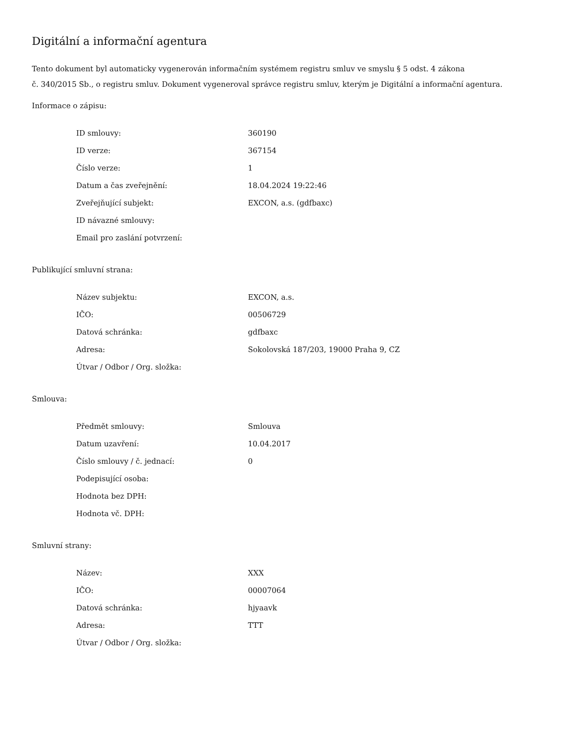Digitální a informační agentura
Tento dokument byl automaticky vygenerován informačním systémem registru smluv ve smyslu § 5 odst. 4 zákona
č. 340/2015 Sb., o registru smluv. Dokument vygeneroval správce registru smluv, kterým je Digitální a informační agentura.
Informace o zápisu:
| ID smlouvy: | 360190 |
| ID verze: | 367154 |
| Číslo verze: | 1 |
| Datum a čas zveřejnění: | 18.04.2024 19:22:46 |
| Zveřejňující subjekt: | EXCON, a.s. (gdfbaxc) |
| ID návazné smlouvy: | |
| Email pro zaslání potvrzení: | |
Publikující smluvní strana:
| Název subjektu: | EXCON, a.s. |
| IČO: | 00506729 |
| Datová schránka: | gdfbaxc |
| Adresa: | Sokolovská 187/203, 19000 Praha 9, CZ |
| Útvar / Odbor / Org. složka: | |
Smlouva:
| Předmět smlouvy: | Smlouva |
| Datum uzavření: | 10.04.2017 |
| Číslo smlouvy / č. jednací: | 0 |
| Podepisující osoba: | |
| Hodnota bez DPH: | |
| Hodnota vč. DPH: | |
Smluvní strany:
| Název: | XXX |
| IČO: | 00007064 |
| Datová schránka: | hjyaavk |
| Adresa: | TTT |
| Útvar / Odbor / Org. složka: | |